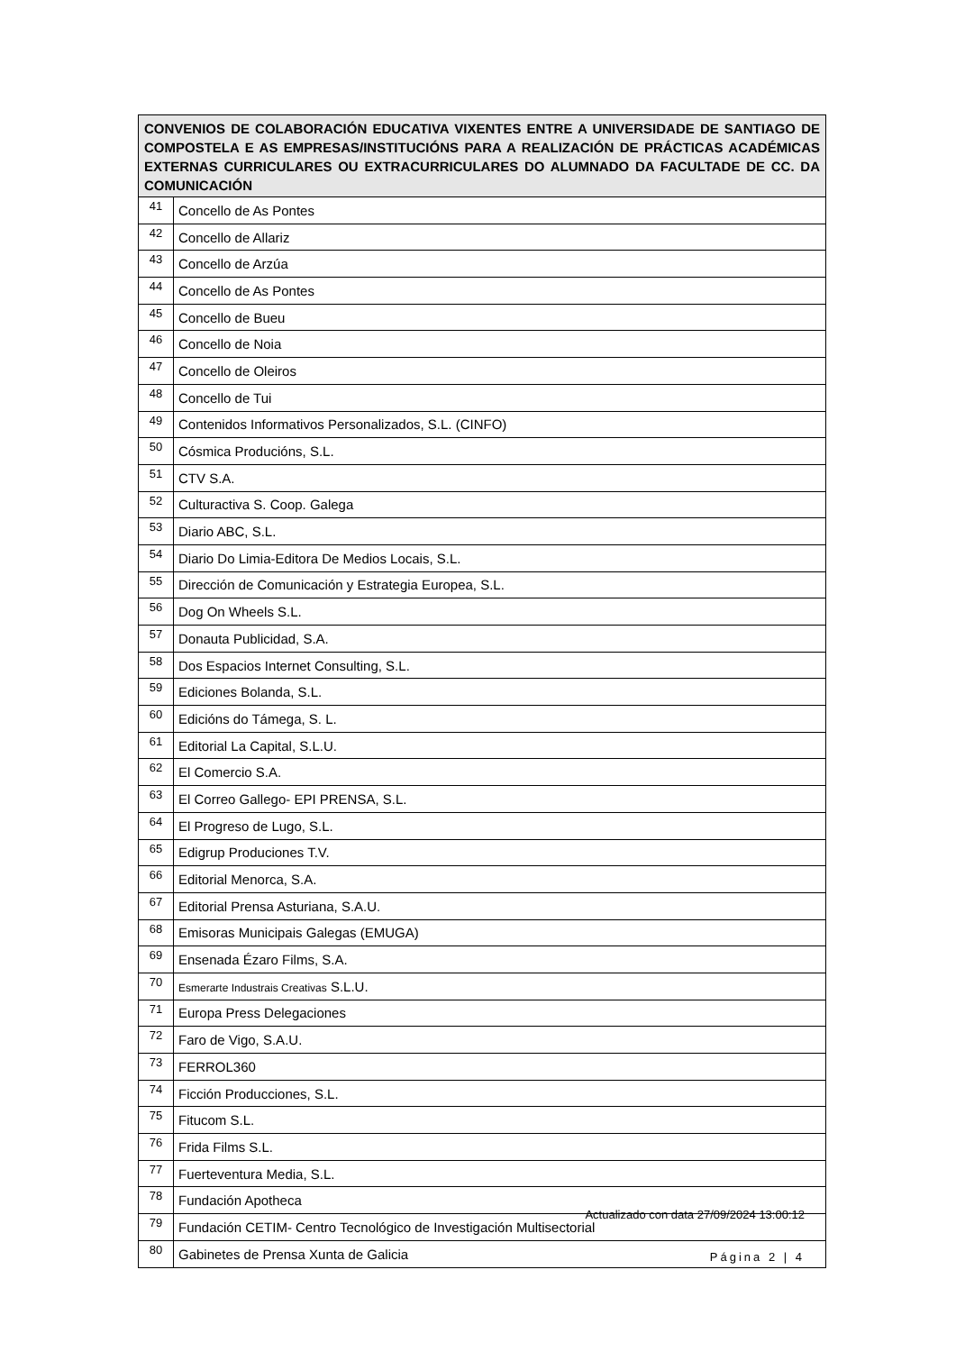| CONVENIOS DE COLABORACIÓN EDUCATIVA VIXENTES ENTRE A UNIVERSIDADE DE SANTIAGO DE COMPOSTELA E AS EMPRESAS/INSTITUCIÓNS PARA A REALIZACIÓN DE PRÁCTICAS ACADÉMICAS EXTERNAS CURRICULARES OU EXTRACURRICULARES DO ALUMNADO DA FACULTADE DE CC. DA COMUNICACIÓN | |
| --- | --- |
| 41 | Concello de As Pontes |
| 42 | Concello de Allariz |
| 43 | Concello de Arzúa |
| 44 | Concello de As Pontes |
| 45 | Concello de Bueu |
| 46 | Concello de Noia |
| 47 | Concello de Oleiros |
| 48 | Concello de Tui |
| 49 | Contenidos Informativos Personalizados, S.L. (CINFO) |
| 50 | Cósmica Producións, S.L. |
| 51 | CTV S.A. |
| 52 | Culturactiva S. Coop. Galega |
| 53 | Diario ABC, S.L. |
| 54 | Diario Do Limia-Editora De Medios Locais, S.L. |
| 55 | Dirección de Comunicación y Estrategia Europea, S.L. |
| 56 | Dog On Wheels S.L. |
| 57 | Donauta Publicidad, S.A. |
| 58 | Dos Espacios Internet Consulting, S.L. |
| 59 | Ediciones Bolanda, S.L. |
| 60 | Edicións do Támega, S. L. |
| 61 | Editorial La Capital, S.L.U. |
| 62 | El Comercio S.A. |
| 63 | El Correo Gallego- EPI PRENSA, S.L. |
| 64 | El Progreso de Lugo, S.L. |
| 65 | Edigrup Produciones T.V. |
| 66 | Editorial Menorca, S.A. |
| 67 | Editorial Prensa Asturiana, S.A.U. |
| 68 | Emisoras Municipais Galegas (EMUGA) |
| 69 | Ensenada Ézaro Films, S.A. |
| 70 | Esmerarte Industrais Creativas S.L.U. |
| 71 | Europa Press Delegaciones |
| 72 | Faro de Vigo, S.A.U. |
| 73 | FERROL360 |
| 74 | Ficción Producciones, S.L. |
| 75 | Fitucom S.L. |
| 76 | Frida Films S.L. |
| 77 | Fuerteventura Media, S.L. |
| 78 | Fundación Apotheca |
| 79 | Fundación CETIM- Centro Tecnológico de Investigación Multisectorial |
| 80 | Gabinetes de Prensa Xunta de Galicia |
Actualizado con data 27/09/2024 13:00:12
Página 2 | 4